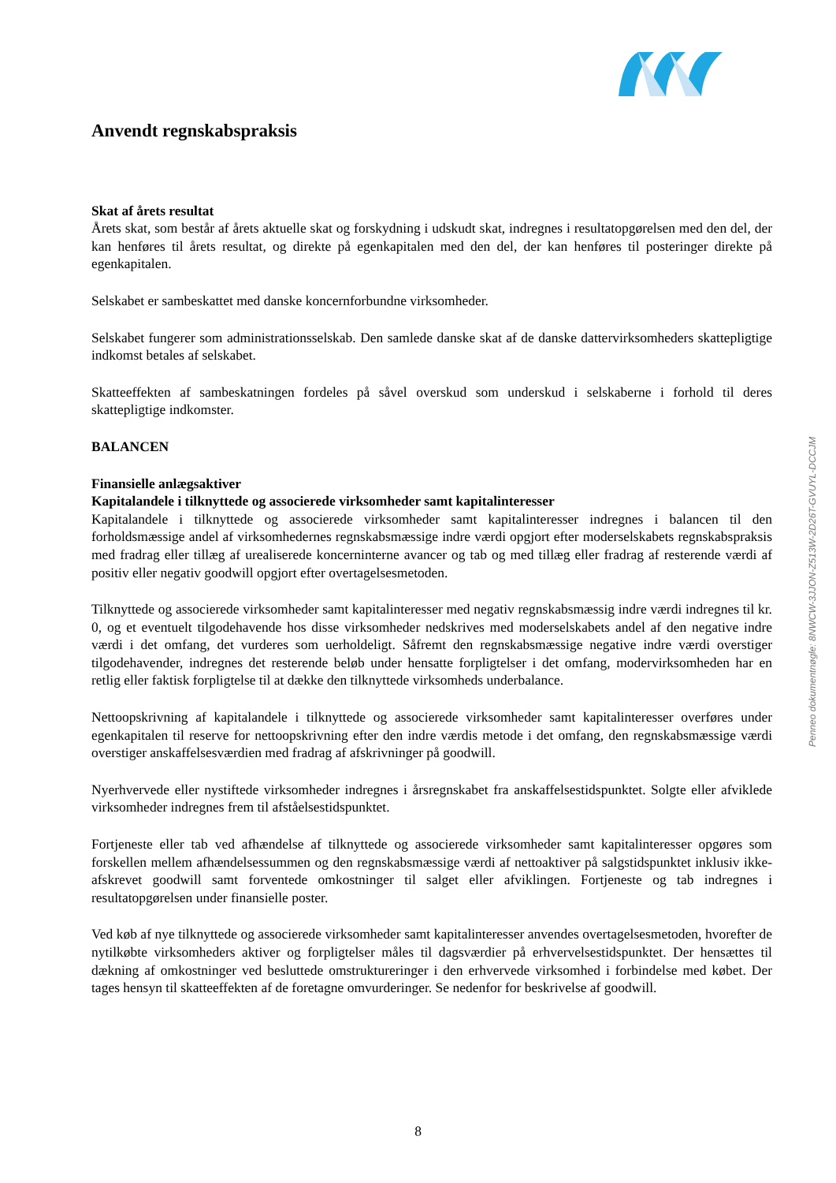Penneo dokumentnøgle: 8NWCW-3JJON-Z513W-2D26T-GVUYL-DCCJM
Anvendt regnskabspraksis
Skat af årets resultat
Årets skat, som består af årets aktuelle skat og forskydning i udskudt skat, indregnes i resultatopgørelsen med den del, der kan henføres til årets resultat, og direkte på egenkapitalen med den del, der kan henføres til posteringer direkte på egenkapitalen.
Selskabet er sambeskattet med danske koncernforbundne virksomheder.
Selskabet fungerer som administrationsselskab. Den samlede danske skat af de danske dattervirksomheders skattepligtige indkomst betales af selskabet.
Skatteeffekten af sambeskatningen fordeles på såvel overskud som underskud i selskaberne i forhold til deres skattepligtige indkomster.
BALANCEN
Finansielle anlægsaktiver
Kapitalandele i tilknyttede og associerede virksomheder samt kapitalinteresser
Kapitalandele i tilknyttede og associerede virksomheder samt kapitalinteresser indregnes i balancen til den forholdsmæssige andel af virksomhedernes regnskabsmæssige indre værdi opgjort efter moderselskabets regnskabspraksis med fradrag eller tillæg af urealiserede koncerninterne avancer og tab og med tillæg eller fradrag af resterende værdi af positiv eller negativ goodwill opgjort efter overtagelsesmetoden.
Tilknyttede og associerede virksomheder samt kapitalinteresser med negativ regnskabsmæssig indre værdi indregnes til kr. 0, og et eventuelt tilgodehavende hos disse virksomheder nedskrives med moderselskabets andel af den negative indre værdi i det omfang, det vurderes som uerholdeligt. Såfremt den regnskabsmæssige negative indre værdi overstiger tilgodehavender, indregnes det resterende beløb under hensatte forpligtelser i det omfang, modervirksomheden har en retlig eller faktisk forpligtelse til at dække den tilknyttede virksomheds underbalance.
Nettoopskrivning af kapitalandele i tilknyttede og associerede virksomheder samt kapitalinteresser overføres under egenkapitalen til reserve for nettoopskrivning efter den indre værdis metode i det omfang, den regnskabsmæssige værdi overstiger anskaffelsesværdien med fradrag af afskrivninger på goodwill.
Nyerhvervede eller nystiftede virksomheder indregnes i årsregnskabet fra anskaffelsestidspunktet. Solgte eller afviklede virksomheder indregnes frem til afståelsestidspunktet.
Fortjeneste eller tab ved afhændelse af tilknyttede og associerede virksomheder samt kapitalinteresser opgøres som forskellen mellem afhændelsessummen og den regnskabsmæssige værdi af nettoaktiver på salgstidspunktet inklusiv ikke-afskrevet goodwill samt forventede omkostninger til salget eller afviklingen. Fortjeneste og tab indregnes i resultatopgørelsen under finansielle poster.
Ved køb af nye tilknyttede og associerede virksomheder samt kapitalinteresser anvendes overtagelsesmetoden, hvorefter de nytilkøbte virksomheders aktiver og forpligtelser måles til dagsværdier på erhvervelsestidspunktet. Der hensættes til dækning af omkostninger ved besluttede omstruktureringer i den erhvervede virksomhed i forbindelse med købet. Der tages hensyn til skatteeffekten af de foretagne omvurderinger. Se nedenfor for beskrivelse af goodwill.
8